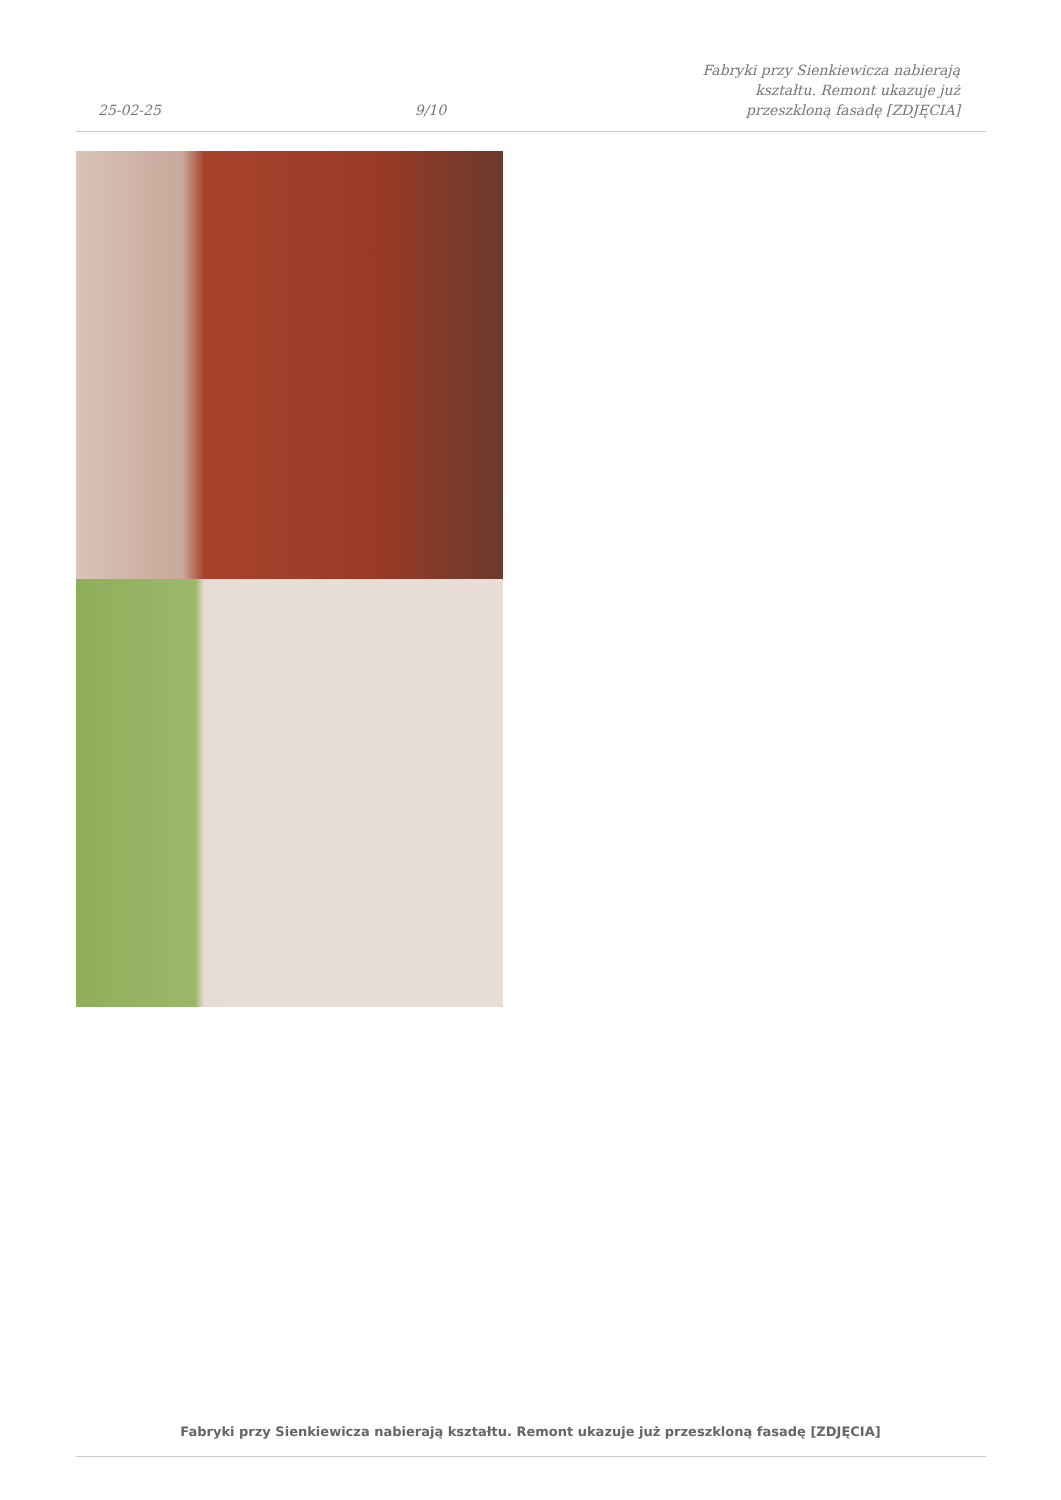25-02-25 9/10 Fabryki przy Sienkiewicza nabierają kształtu. Remont ukazuje już przeszkloną fasadę [ZDJĘCIA]
Fabryki przy Sienkiewicza nabierają kształtu. Remont ukazuje już przeszkloną fasadę [ZDJĘCIA]